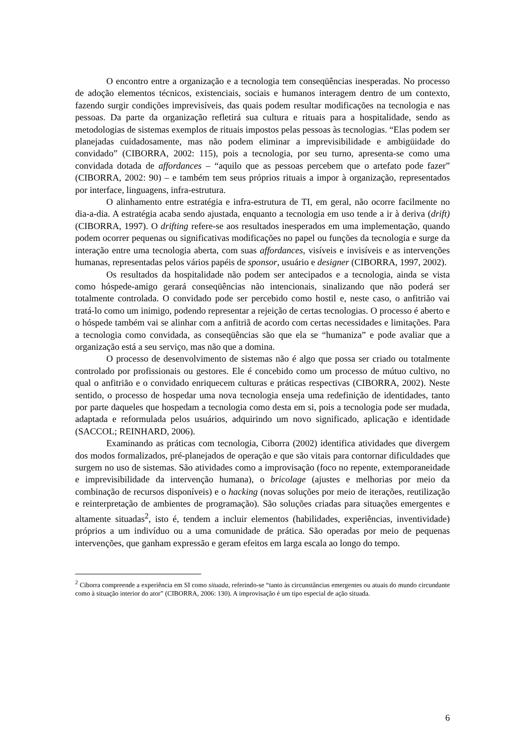O encontro entre a organização e a tecnologia tem conseqüências inesperadas. No processo de adoção elementos técnicos, existenciais, sociais e humanos interagem dentro de um contexto, fazendo surgir condições imprevisíveis, das quais podem resultar modificações na tecnologia e nas pessoas. Da parte da organização refletirá sua cultura e rituais para a hospitalidade, sendo as metodologias de sistemas exemplos de rituais impostos pelas pessoas às tecnologias. “Elas podem ser planejadas cuidadosamente, mas não podem eliminar a imprevisibilidade e ambigüidade do convidado” (CIBORRA, 2002: 115), pois a tecnologia, por seu turno, apresenta-se como uma convidada dotada de affordances – “aquilo que as pessoas percebem que o artefato pode fazer” (CIBORRA, 2002: 90) – e também tem seus próprios rituais a impor à organização, representados por interface, linguagens, infra-estrutura.
O alinhamento entre estratégia e infra-estrutura de TI, em geral, não ocorre facilmente no dia-a-dia. A estratégia acaba sendo ajustada, enquanto a tecnologia em uso tende a ir à deriva (drift) (CIBORRA, 1997). O drifting refere-se aos resultados inesperados em uma implementação, quando podem ocorrer pequenas ou significativas modificações no papel ou funções da tecnologia e surge da interação entre uma tecnologia aberta, com suas affordances, visíveis e invisíveis e as intervenções humanas, representadas pelos vários papéis de sponsor, usuário e designer (CIBORRA, 1997, 2002).
Os resultados da hospitalidade não podem ser antecipados e a tecnologia, ainda se vista como hóspede-amigo gerará conseqüências não intencionais, sinalizando que não poderá ser totalmente controlada. O convidado pode ser percebido como hostil e, neste caso, o anfitrião vai tratá-lo como um inimigo, podendo representar a rejeição de certas tecnologias. O processo é aberto e o hóspede também vai se alinhar com a anfitriã de acordo com certas necessidades e limitações. Para a tecnologia como convidada, as conseqüências são que ela se “humaniza” e pode avaliar que a organização está a seu serviço, mas não que a domina.
O processo de desenvolvimento de sistemas não é algo que possa ser criado ou totalmente controlado por profissionais ou gestores. Ele é concebido como um processo de mútuo cultivo, no qual o anfitrião e o convidado enriquecem culturas e práticas respectivas (CIBORRA, 2002). Neste sentido, o processo de hospedar uma nova tecnologia enseja uma redefinição de identidades, tanto por parte daqueles que hospedam a tecnologia como desta em si, pois a tecnologia pode ser mudada, adaptada e reformulada pelos usuários, adquirindo um novo significado, aplicação e identidade (SACCOL; REINHARD, 2006).
Examinando as práticas com tecnologia, Ciborra (2002) identifica atividades que divergem dos modos formalizados, pré-planejados de operação e que são vitais para contornar dificuldades que surgem no uso de sistemas. São atividades como a improvisação (foco no repente, extemporaneidade e imprevisibilidade da intervenção humana), o bricolage (ajustes e melhorias por meio da combinação de recursos disponíveis) e o hacking (novas soluções por meio de iterações, reutilização e reinterpretação de ambientes de programação). São soluções criadas para situações emergentes e altamente situadas<sup>2</sup>, isto é, tendem a incluir elementos (habilidades, experiências, inventividade) próprios a um indivíduo ou a uma comunidade de prática. São operadas por meio de pequenas intervenções, que ganham expressão e geram efeitos em larga escala ao longo do tempo.
<sup>2</sup> Ciborra compreende a experiência em SI como situada, referindo-se “tanto às circunstâncias emergentes ou atuais do mundo circundante como à situação interior do ator” (CIBORRA, 2006: 130). A improvisação é um tipo especial de ação situada.
6